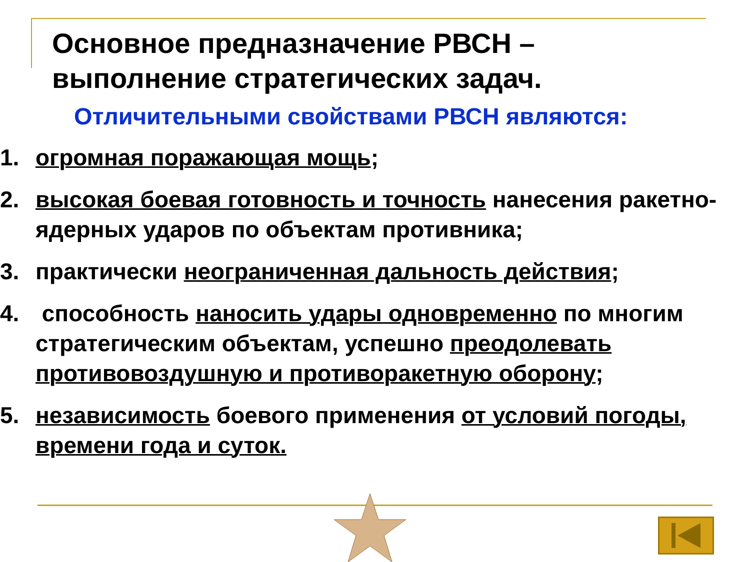Основное предназначение РВСН –
выполнение стратегических задач.
Отличительными свойствами РВСН являются:
1. огромная поражающая мощь;
2. высокая боевая готовность и точность нанесения ракетно-ядерных ударов по объектам противника;
3. практически неограниченная дальность действия;
4. способность наносить удары одновременно по многим стратегическим объектам, успешно преодолевать противовоздушную и противоракетную оборону;
5. независимость боевого применения от условий погоды, времени года и суток.